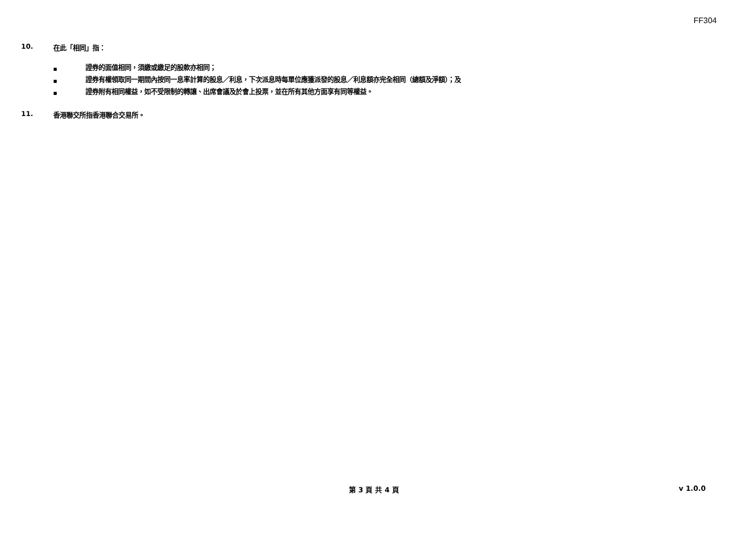FF304
10. 在此「相同」指：
■ 證券的面值相同，須繳或繳足的股款亦相同；
■ 證券有權領取同一期間內按同一息率計算的股息／利息，下次派息時每單位應獲派發的股息／利息額亦完全相同（總額及淨額）；及
■ 證券附有相同權益，如不受限制的轉讓、出席會議及於會上投票，並在所有其他方面享有同等權益。
11. 香港聯交所指香港聯合交易所。
第 3 頁 共 4 頁 v 1.0.0